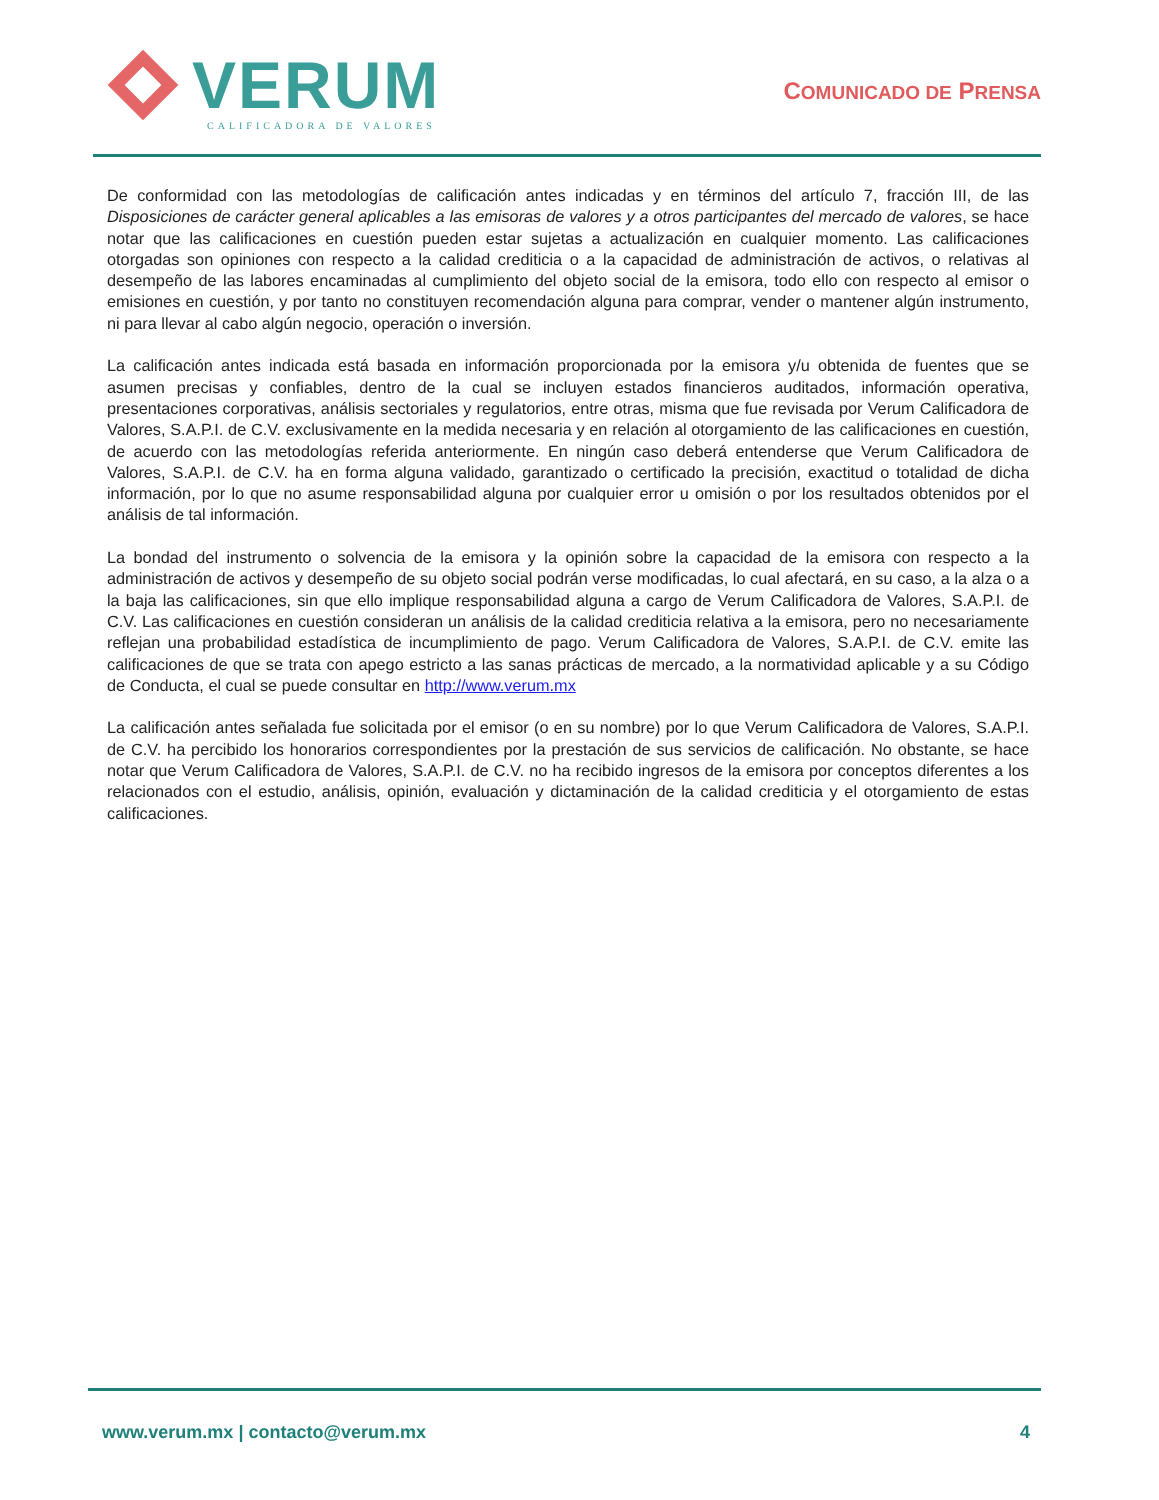VERUM
CALIFICADORA DE VALORES
COMUNICADO DE PRENSA
De conformidad con las metodologías de calificación antes indicadas y en términos del artículo 7, fracción III, de las Disposiciones de carácter general aplicables a las emisoras de valores y a otros participantes del mercado de valores, se hace notar que las calificaciones en cuestión pueden estar sujetas a actualización en cualquier momento. Las calificaciones otorgadas son opiniones con respecto a la calidad crediticia o a la capacidad de administración de activos, o relativas al desempeño de las labores encaminadas al cumplimiento del objeto social de la emisora, todo ello con respecto al emisor o emisiones en cuestión, y por tanto no constituyen recomendación alguna para comprar, vender o mantener algún instrumento, ni para llevar al cabo algún negocio, operación o inversión.
La calificación antes indicada está basada en información proporcionada por la emisora y/u obtenida de fuentes que se asumen precisas y confiables, dentro de la cual se incluyen estados financieros auditados, información operativa, presentaciones corporativas, análisis sectoriales y regulatorios, entre otras, misma que fue revisada por Verum Calificadora de Valores, S.A.P.I. de C.V. exclusivamente en la medida necesaria y en relación al otorgamiento de las calificaciones en cuestión, de acuerdo con las metodologías referida anteriormente. En ningún caso deberá entenderse que Verum Calificadora de Valores, S.A.P.I. de C.V. ha en forma alguna validado, garantizado o certificado la precisión, exactitud o totalidad de dicha información, por lo que no asume responsabilidad alguna por cualquier error u omisión o por los resultados obtenidos por el análisis de tal información.
La bondad del instrumento o solvencia de la emisora y la opinión sobre la capacidad de la emisora con respecto a la administración de activos y desempeño de su objeto social podrán verse modificadas, lo cual afectará, en su caso, a la alza o a la baja las calificaciones, sin que ello implique responsabilidad alguna a cargo de Verum Calificadora de Valores, S.A.P.I. de C.V. Las calificaciones en cuestión consideran un análisis de la calidad crediticia relativa a la emisora, pero no necesariamente reflejan una probabilidad estadística de incumplimiento de pago. Verum Calificadora de Valores, S.A.P.I. de C.V. emite las calificaciones de que se trata con apego estricto a las sanas prácticas de mercado, a la normatividad aplicable y a su Código de Conducta, el cual se puede consultar en http://www.verum.mx
La calificación antes señalada fue solicitada por el emisor (o en su nombre) por lo que Verum Calificadora de Valores, S.A.P.I. de C.V. ha percibido los honorarios correspondientes por la prestación de sus servicios de calificación. No obstante, se hace notar que Verum Calificadora de Valores, S.A.P.I. de C.V. no ha recibido ingresos de la emisora por conceptos diferentes a los relacionados con el estudio, análisis, opinión, evaluación y dictaminación de la calidad crediticia y el otorgamiento de estas calificaciones.
www.verum.mx | contacto@verum.mx 4